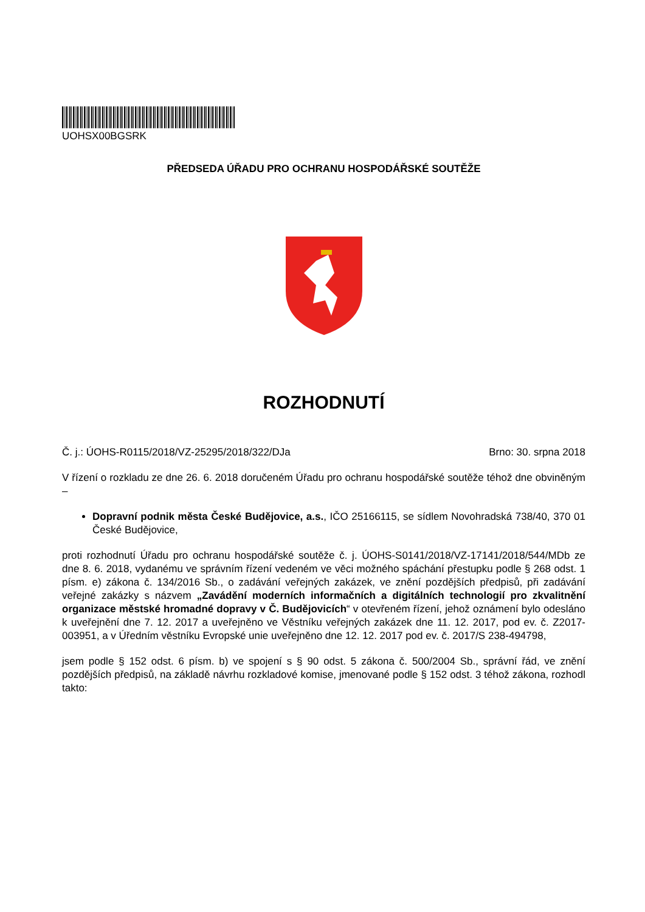UOHSX00BGSRK
PŘEDSEDA ÚŘADU PRO OCHRANU HOSPODÁŘSKÉ SOUTĚŽE
ROZHODNUTÍ
Č. j.: ÚOHS-R0115/2018/VZ-25295/2018/322/DJa Brno: 30. srpna 2018
V řízení o rozkladu ze dne 26. 6. 2018 doručeném Úřadu pro ochranu hospodářské soutěže téhož dne obviněným –
Dopravní podnik města České Budějovice, a.s., IČO 25166115, se sídlem Novohradská 738/40, 370 01 České Budějovice,
proti rozhodnutí Úřadu pro ochranu hospodářské soutěže č. j. ÚOHS-S0141/2018/VZ-17141/2018/544/MDb ze dne 8. 6. 2018, vydanému ve správním řízení vedeném ve věci možného spáchání přestupku podle § 268 odst. 1 písm. e) zákona č. 134/2016 Sb., o zadávání veřejných zakázek, ve znění pozdějších předpisů, při zadávání veřejné zakázky s názvem „Zavádění moderních informačních a digitálních technologií pro zkvalitnění organizace městské hromadné dopravy v Č. Budějovicích“ v otevřeném řízení, jehož oznámení bylo odesláno k uveřejnění dne 7. 12. 2017 a uveřejněno ve Věstníku veřejných zakázek dne 11. 12. 2017, pod ev. č. Z2017-003951, a v Úředním věstníku Evropské unie uveřejněno dne 12. 12. 2017 pod ev. č. 2017/S 238-494798,
jsem podle § 152 odst. 6 písm. b) ve spojení s § 90 odst. 5 zákona č. 500/2004 Sb., správní řád, ve znění pozdějších předpisů, na základě návrhu rozkladové komise, jmenované podle § 152 odst. 3 téhož zákona, rozhodl takto: